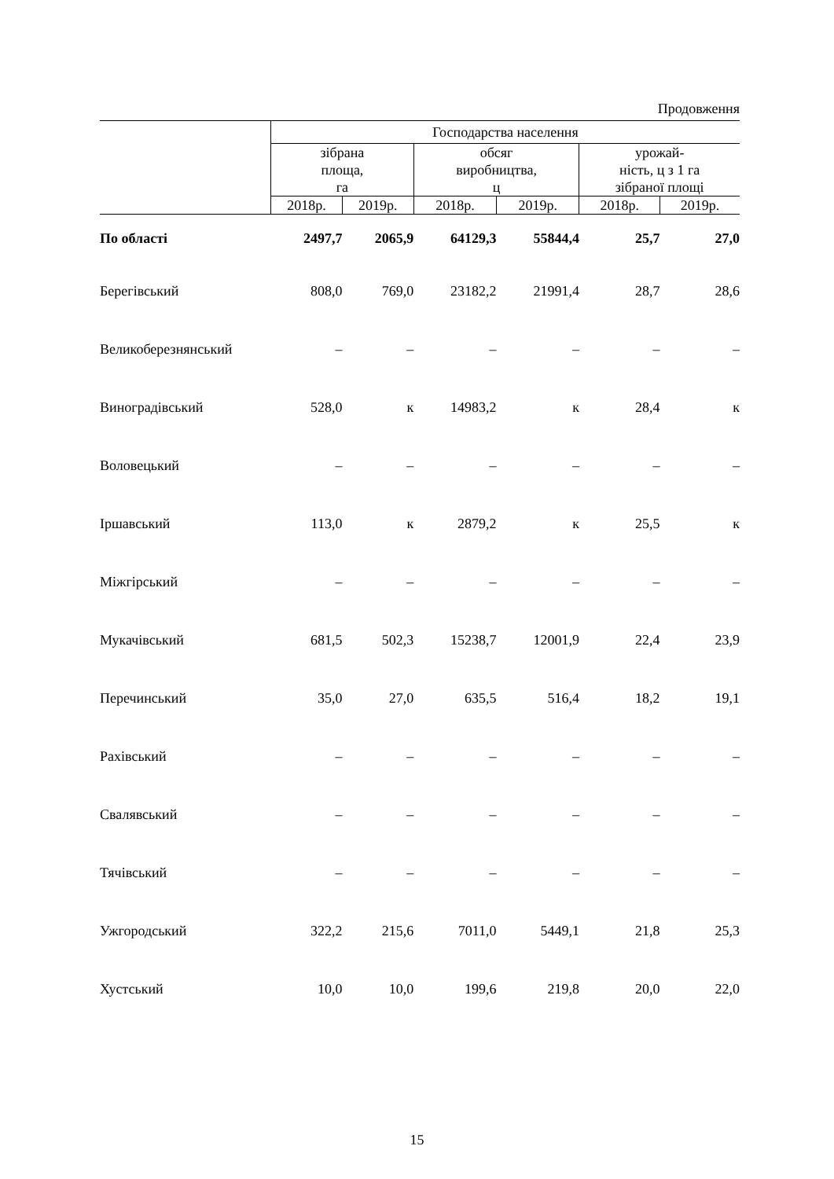Продовження
| | Господарства населення | | | | | |
| --- | --- | --- | --- | --- | --- | --- |
| | зібрана площа, га | | обсяг виробництва, ц | | урожай- ність, ц з 1 га зібраної площі | |
| | 2018р. | 2019р. | 2018р. | 2019р. | 2018р. | 2019р. |
| По області | 2497,7 | 2065,9 | 64129,3 | 55844,4 | 25,7 | 27,0 |
| Берегівський | 808,0 | 769,0 | 23182,2 | 21991,4 | 28,7 | 28,6 |
| Великоберезнянський | – | – | – | – | – | – |
| Виноградівський | 528,0 | к | 14983,2 | к | 28,4 | к |
| Воловецький | – | – | – | – | – | – |
| Іршавський | 113,0 | к | 2879,2 | к | 25,5 | к |
| Міжгірський | – | – | – | – | – | – |
| Мукачівський | 681,5 | 502,3 | 15238,7 | 12001,9 | 22,4 | 23,9 |
| Перечинський | 35,0 | 27,0 | 635,5 | 516,4 | 18,2 | 19,1 |
| Рахівський | – | – | – | – | – | – |
| Свалявський | – | – | – | – | – | – |
| Тячівський | – | – | – | – | – | – |
| Ужгородський | 322,2 | 215,6 | 7011,0 | 5449,1 | 21,8 | 25,3 |
| Хустський | 10,0 | 10,0 | 199,6 | 219,8 | 20,0 | 22,0 |
15